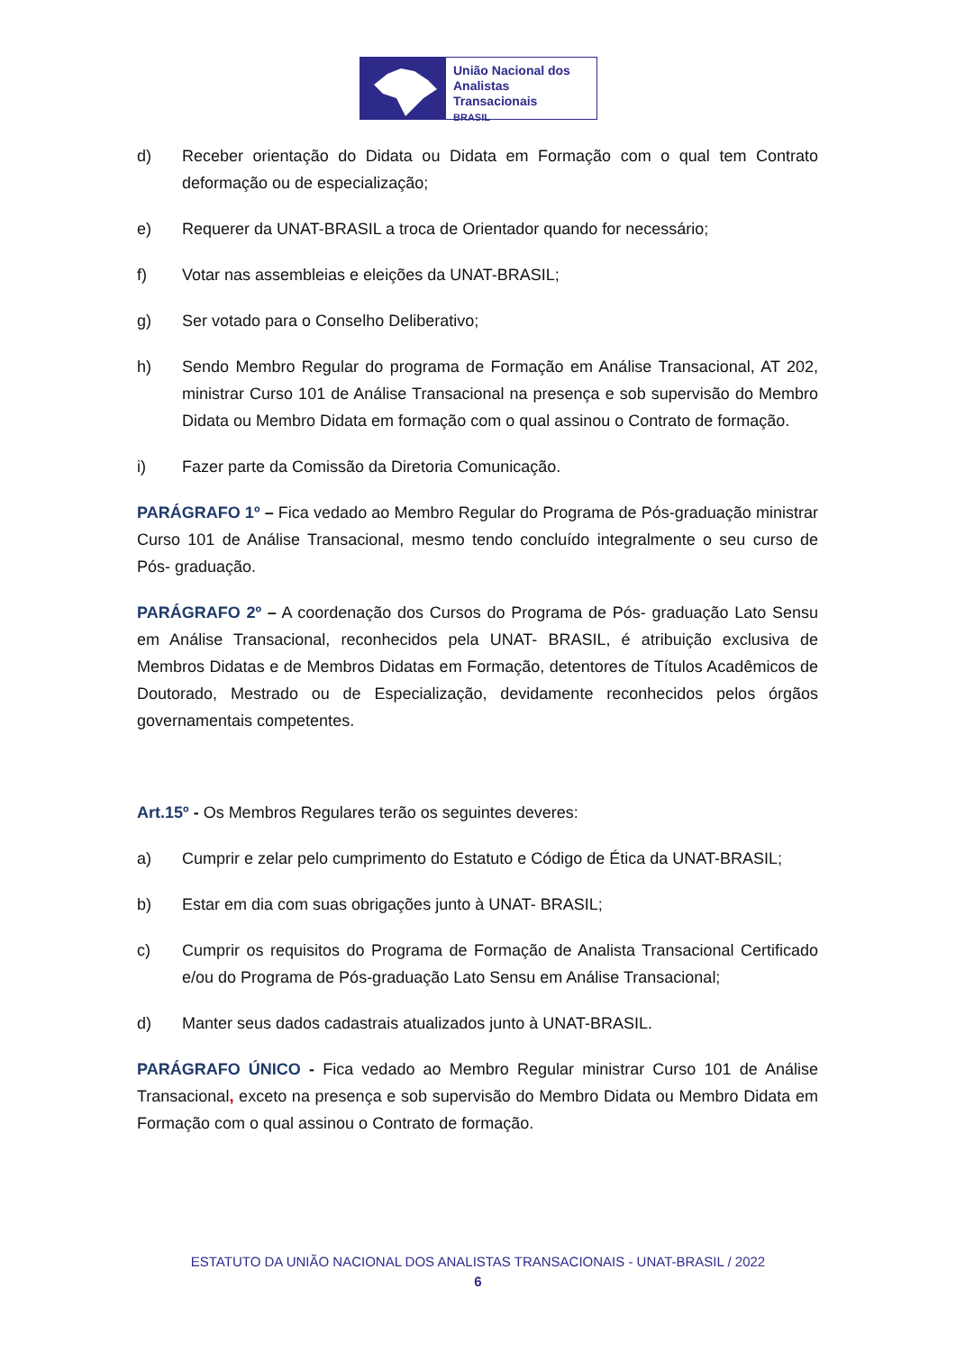União Nacional dos
Analistas Transacionais
BRASIL
d) Receber orientação do Didata ou Didata em Formação com o qual tem Contrato deformação ou de especialização;
e) Requerer da UNAT-BRASIL a troca de Orientador quando for necessário;
f) Votar nas assembleias e eleições da UNAT-BRASIL;
g) Ser votado para o Conselho Deliberativo;
h) Sendo Membro Regular do programa de Formação em Análise Transacional, AT 202, ministrar Curso 101 de Análise Transacional na presença e sob supervisão do Membro Didata ou Membro Didata em formação com o qual assinou o Contrato de formação.
i) Fazer parte da Comissão da Diretoria Comunicação.
PARÁGRAFO 1º – Fica vedado ao Membro Regular do Programa de Pós-graduação ministrar Curso 101 de Análise Transacional, mesmo tendo concluído integralmente o seu curso de Pós- graduação.
PARÁGRAFO 2º – A coordenação dos Cursos do Programa de Pós- graduação Lato Sensu em Análise Transacional, reconhecidos pela UNAT- BRASIL, é atribuição exclusiva de Membros Didatas e de Membros Didatas em Formação, detentores de Títulos Acadêmicos de Doutorado, Mestrado ou de Especialização, devidamente reconhecidos pelos órgãos governamentais competentes.
Art.15º - Os Membros Regulares terão os seguintes deveres:
a) Cumprir e zelar pelo cumprimento do Estatuto e Código de Ética da UNAT-BRASIL;
b) Estar em dia com suas obrigações junto à UNAT- BRASIL;
c) Cumprir os requisitos do Programa de Formação de Analista Transacional Certificado e/ou do Programa de Pós-graduação Lato Sensu em Análise Transacional;
d) Manter seus dados cadastrais atualizados junto à UNAT-BRASIL.
PARÁGRAFO ÚNICO - Fica vedado ao Membro Regular ministrar Curso 101 de Análise Transacional, exceto na presença e sob supervisão do Membro Didata ou Membro Didata em Formação com o qual assinou o Contrato de formação.
ESTATUTO DA UNIÃO NACIONAL DOS ANALISTAS TRANSACIONAIS - UNAT-BRASIL / 2022
6